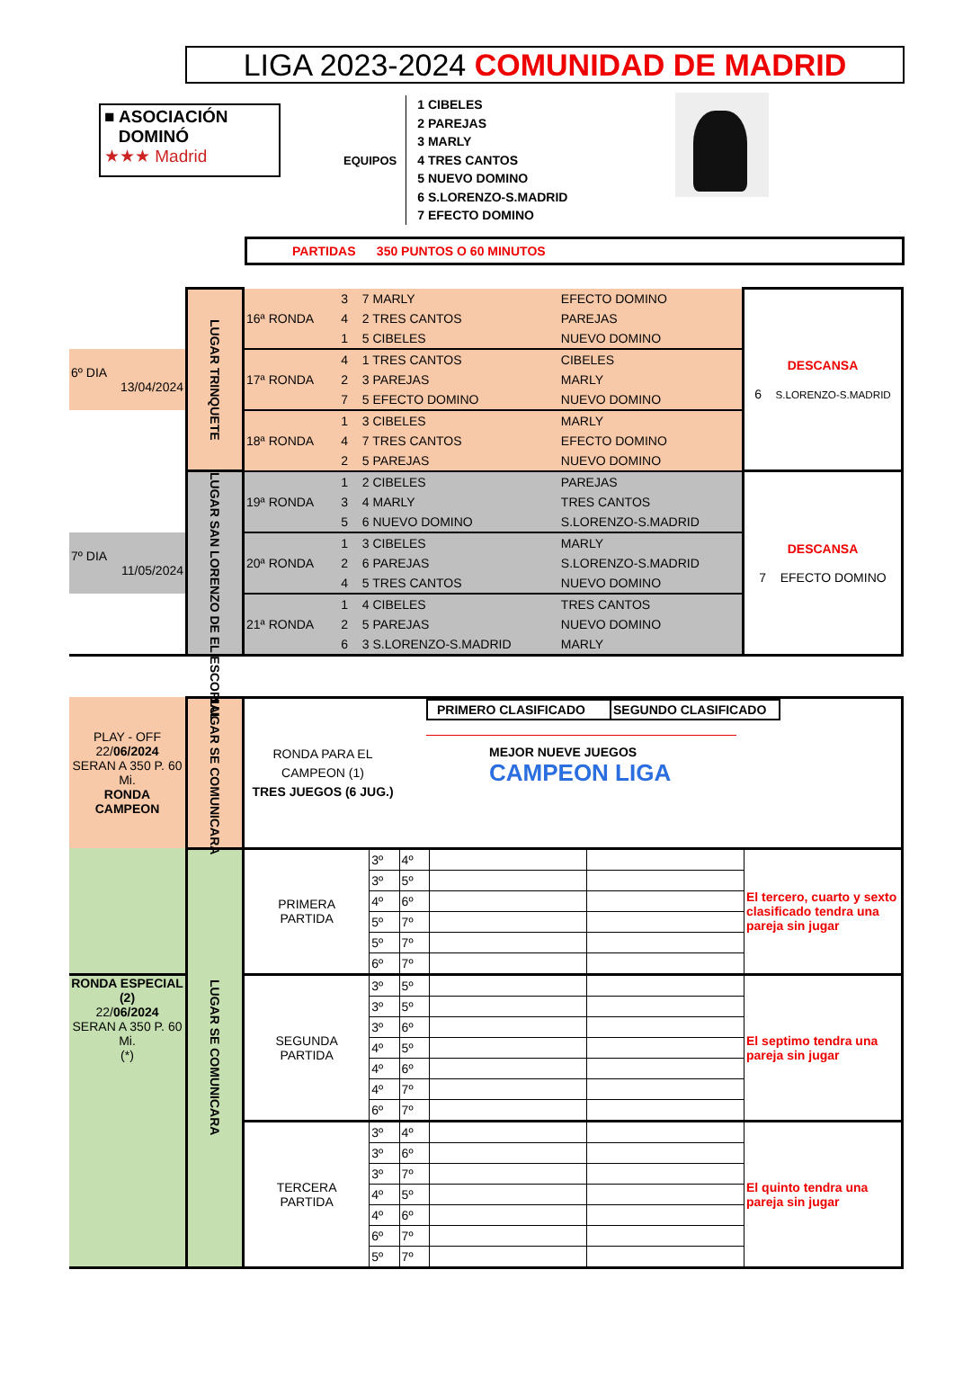LIGA 2023-2024 COMUNIDAD DE MADRID
■ ASOCIACIÓN
DOMINÓ
★★★ Madrid
EQUIPOS
1 CIBELES
2 PAREJAS
3 MARLY
4 TRES CANTOS
5 NUEVO DOMINO
6 S.LORENZO-S.MADRID
7 EFECTO DOMINO
PARTIDAS 350 PUNTOS O 60 MINUTOS
| | LUGAR TRINQUETE | 16ª RONDA | 3 | 7 MARLY | EFECTO DOMINO | DESCANSA 6 S.LORENZO-S.MADRID |
| | | | 4 | 2 TRES CANTOS | PAREJAS | |
| | | | 1 | 5 CIBELES | NUEVO DOMINO | |
| 6º DIA 13/04/2024 | | 17ª RONDA | 4 | 1 TRES CANTOS | CIBELES | |
| | | | 2 | 3 PAREJAS | MARLY | |
| | | | 7 | 5 EFECTO DOMINO | NUEVO DOMINO | |
| | | 18ª RONDA | 1 | 3 CIBELES | MARLY | |
| | | | 4 | 7 TRES CANTOS | EFECTO DOMINO | |
| | | | 2 | 5 PAREJAS | NUEVO DOMINO | |
| | LUGAR SAN LORENZO DE EL ESCORIAL | 19ª RONDA | 1 | 2 CIBELES | PAREJAS | DESCANSA 7 EFECTO DOMINO |
| | | | 3 | 4 MARLY | TRES CANTOS | |
| | | | 5 | 6 NUEVO DOMINO | S.LORENZO-S.MADRID | |
| 7º DIA 11/05/2024 | | 20ª RONDA | 1 | 3 CIBELES | MARLY | |
| | | | 2 | 6 PAREJAS | S.LORENZO-S.MADRID | |
| | | | 4 | 5 TRES CANTOS | NUEVO DOMINO | |
| | | 21ª RONDA | 1 | 4 CIBELES | TRES CANTOS | |
| | | | 2 | 5 PAREJAS | NUEVO DOMINO | |
| | | | 6 | 3 S.LORENZO-S.MADRID | MARLY | |
| PLAY - OFF 22/ 06/2024 SERAN A 350 P. 60 Mi. RONDA CAMPEON | LUGAR SE COMUNICARA | PRIMERO CLASIFICADO SEGUNDO CLASIFICADO RONDA PARA EL CAMPEON (1) TRES JUEGOS (6 JUG.) MEJOR NUEVE JUEGOS CAMPEON LIGA | | | | | |
| | LUGAR SE COMUNICARA | PRIMERA PARTIDA | 3º | 4º | | | El tercero, cuarto y sexto clasificado tendra una pareja sin jugar |
| | | | 3º | 5º | | | |
| | | | 4º | 6º | | | |
| | | | 5º | 7º | | | |
| | | | 5º | 7º | | | |
| | | | 6º | 7º | | | |
| RONDA ESPECIAL (2) 22/ 06/2024 SERAN A 350 P. 60 Mi. (*) | | SEGUNDA PARTIDA | 3º | 5º | | | El septimo tendra una pareja sin jugar |
| | | | 3º | 5º | | | |
| | | | 3º | 6º | | | |
| | | | 4º | 5º | | | |
| | | | 4º | 6º | | | |
| | | | 4º | 7º | | | |
| | | | 6º | 7º | | | |
| | | TERCERA PARTIDA | 3º | 4º | | | El quinto tendra una pareja sin jugar |
| | | | 3º | 6º | | | |
| | | | 3º | 7º | | | |
| | | | 4º | 5º | | | |
| | | | 4º | 6º | | | |
| | | | 6º | 7º | | | |
| | | | 5º | 7º | | | |